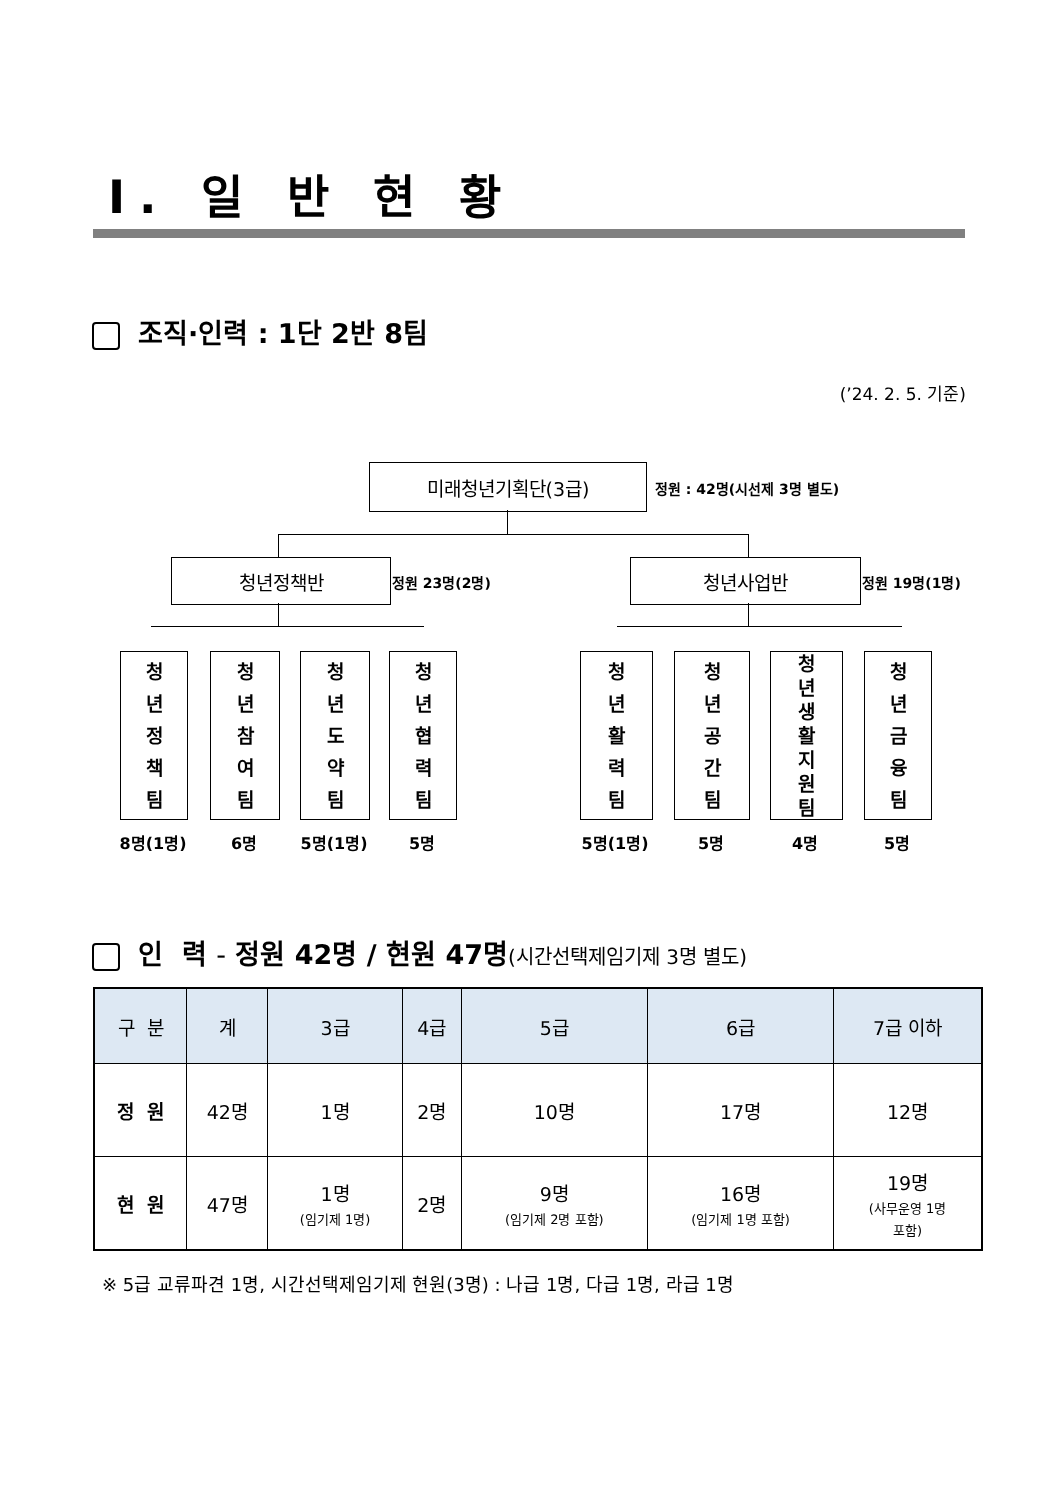Ⅰ. 일 반 현 황
조직·인력 : 1단 2반 8팀
(’24. 2. 5. 기준)
미래청년기획단(3급)
정원 : 42명(시선제 3명 별도)
청년정책반
정원 23명(2명)
청년사업반
정원 19명(1명)
청
년
정
책
팀
청
년
참
여
팀
청
년
도
약
팀
청
년
협
력
팀
청
년
활
력
팀
청
년
공
간
팀
청
년
생
활
지
원
팀
청
년
금
융
팀
8명(1명) 6명 5명(1명) 5명 5명(1명) 5명 4명 5명
인 력 - 정원 42명 / 현원 47명(시간선택제임기제 3명 별도)
| 구 분 | 계 | 3급 | 4급 | 5급 | 6급 | 7급 이하 |
| --- | --- | --- | --- | --- | --- | --- |
| 정 원 | 42명 | 1명 | 2명 | 10명 | 17명 | 12명 |
| 현 원 | 47명 | 1명 (임기제 1명) | 2명 | 9명 (임기제 2명 포함) | 16명 (임기제 1명 포함) | 19명 (사무운영 1명 포함) |
※ 5급 교류파견 1명, 시간선택제임기제 현원(3명) : 나급 1명, 다급 1명, 라급 1명